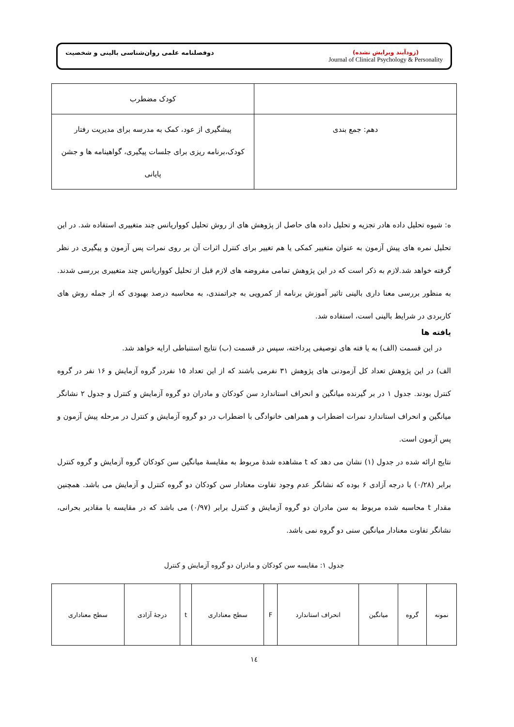دوفصلنامه علمی روان‌شناسی بالینی و شخصیت
(زودآیند ویرایش نشده)
Journal of Clinical Psychology & Personality
| | کودک مضطرب |
| دهم: جمع بندی | پیشگیری از عود، کمک به مدرسه برای مدیریت رفتار کودک،برنامه ریزی برای جلسات پیگیری، گواهینامه ها و جشن پایانی |
ه: شیوه تحلیل داده هادر تجزیه و تحلیل داده های حاصل از پژوهش های از روش تحلیل کوواریانس چند متغییری استفاده شد. در این تحلیل نمره های پیش آزمون به عنوان متغییر کمکی یا هم تغییر برای کنترل اثرات آن بر روی نمرات پس آزمون و پیگیری در نظر گرفته خواهد شد.لازم به ذکر است که در این پژوهش تمامی مفروضه های لازم قبل از تحلیل کوواریانس چند متغییری بررسی شدند. به منظور بررسی معنا داری بالینی تاثیر آموزش برنامه از کمرویی به جراتمندی، به محاسبه درصد بهبودی که از جمله روش های کاربردی در شرایط بالینی است، استفاده شد.
یافته ها
در این قسمت (الف) به یا فته های توصیفی پرداخته، سپس در قسمت (ب) نتایج استنباطی ارایه خواهد شد.
الف) در این پژوهش تعداد کل آزمودنی های پژوهش ۳۱ نفرمی باشند که از این تعداد ۱۵ نفردر گروه آزمایش و ۱۶ نفر در گروه کنترل بودند. جدول ۱ در بر گیرنده میانگین و انحراف استاندارد سن کودکان و مادران دو گروه آزمایش و کنترل و جدول ۲ نشانگر میانگین و انحراف استاندارد نمرات اضطراب و همراهی خانوادگی با اضطراب در دو گروه آزمایش و کنترل در مرحله پیش آزمون و پس آزمون است.
نتایج ارائه شده در جدول (۱) نشان می دهد که t مشاهده شدۀ مربوط به مقایسۀ میانگین سن کودکان گروه آزمایش و گروه کنترل برابر (۰/۲۸) با درجه آزادی ۶ بوده که نشانگر عدم وجود تفاوت معنادار سن کودکان دو گروه کنترل و آزمایش می باشد. همچنین مقدار t محاسبه شده مربوط به سن مادران دو گروه آزمایش و کنترل برابر (۰/۹۷) می باشد که در مقایسه با مقادیر بحرانی، نشانگر تفاوت معنادار میانگین سنی دو گروه نمی باشد.
جدول ۱: مقایسه سن کودکان و مادران دو گروه آزمایش و کنترل
| نمونه | گروه | میانگین | انحراف استاندارد | F | سطح معناداری | t | درجۀ آزادی | سطح معناداری |
| --- | --- | --- | --- | --- | --- | --- | --- | --- |
۱٤